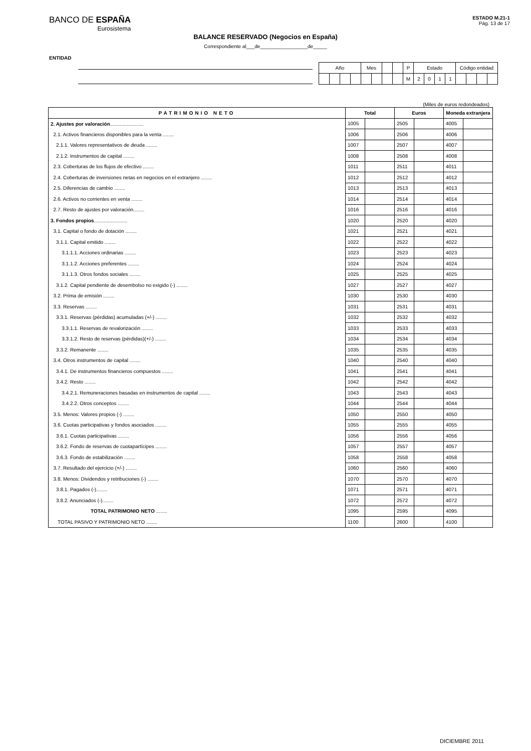BANCO DE ESPAÑA
Eurosistema
ESTADO M.21-1
Pág. 13 de 17
BALANCE RESERVADO (Negocios en España)
Correspondiente al___de_________________de_____
ENTIDAD
| Año | | | | Mes | | | | P | Estado | | | | Código entidad | | | |
| | | | | | | | | M | 2 | 0 | 1 | 1 | | | | |
(Miles de euros redondeados)
| PATRIMONIO NETO | Total | | Euros | | Moneda extranjera | |
| --- | --- | --- | --- | --- | --- | --- |
| 2. Ajustes por valoración ........................ | 1005 | | 2505 | | 4005 | |
| 2.1. Activos financieros disponibles para la venta ........ | 1006 | | 2506 | | 4006 | |
| 2.1.1. Valores representativos de deuda ........ | 1007 | | 2507 | | 4007 | |
| 2.1.2. Instrumentos de capital ........ | 1008 | | 2508 | | 4008 | |
| 2.3. Coberturas de los flujos de efectivo ........ | 1011 | | 2511 | | 4011 | |
| 2.4. Coberturas de inversiones netas en negocios en el extranjero ........ | 1012 | | 2512 | | 4012 | |
| 2.5. Diferencias de cambio ........ | 1013 | | 2513 | | 4013 | |
| 2.6. Activos no corrientes en venta ........ | 1014 | | 2514 | | 4014 | |
| 2.7. Resto de ajustes por valoración........ | 1016 | | 2516 | | 4016 | |
| 3. Fondos propios ........................ | 1020 | | 2520 | | 4020 | |
| 3.1. Capital o fondo de dotación ........ | 1021 | | 2521 | | 4021 | |
| 3.1.1. Capital emitido ........ | 1022 | | 2522 | | 4022 | |
| 3.1.1.1. Acciones ordinarias ........ | 1023 | | 2523 | | 4023 | |
| 3.1.1.2. Acciones preferentes ........ | 1024 | | 2524 | | 4024 | |
| 3.1.1.3. Otros fondos sociales ........ | 1025 | | 2525 | | 4025 | |
| 3.1.2. Capital pendiente de desembolso no exigido (-) ........ | 1027 | | 2527 | | 4027 | |
| 3.2. Prima de emisión ........ | 1030 | | 2530 | | 4030 | |
| 3.3. Reservas ........ | 1031 | | 2531 | | 4031 | |
| 3.3.1. Reservas (pérdidas) acumuladas (+/-) ........ | 1032 | | 2532 | | 4032 | |
| 3.3.1.1. Reservas de revalorización ........ | 1033 | | 2533 | | 4033 | |
| 3.3.1.2. Resto de reservas (pérdidas)(+/-) ........ | 1034 | | 2534 | | 4034 | |
| 3.3.2. Remanente ........ | 1035 | | 2535 | | 4035 | |
| 3.4. Otros instrumentos de capital ........ | 1040 | | 2540 | | 4040 | |
| 3.4.1. De instrumentos financieros compuestos ........ | 1041 | | 2541 | | 4041 | |
| 3.4.2. Resto ........ | 1042 | | 2542 | | 4042 | |
| 3.4.2.1. Remuneraciones basadas en instrumentos de capital ........ | 1043 | | 2543 | | 4043 | |
| 3.4.2.2. Otros conceptos ........ | 1044 | | 2544 | | 4044 | |
| 3.5. Menos: Valores propios (-) ........ | 1050 | | 2550 | | 4050 | |
| 3.6. Cuotas participativas y fondos asociados ........ | 1055 | | 2555 | | 4055 | |
| 3.6.1. Cuotas participativas ........ | 1056 | | 2556 | | 4056 | |
| 3.6.2. Fondo de reservas de cuotapartícipes ........ | 1057 | | 2557 | | 4057 | |
| 3.6.3. Fondo de estabilización ........ | 1058 | | 2558 | | 4058 | |
| 3.7. Resultado del ejercicio (+/-) ........ | 1060 | | 2560 | | 4060 | |
| 3.8. Menos: Dividendos y retribuciones (-) ........ | 1070 | | 2570 | | 4070 | |
| 3.8.1. Pagados (-)........ | 1071 | | 2571 | | 4071 | |
| 3.8.2. Anunciados (-)........ | 1072 | | 2572 | | 4072 | |
| TOTAL PATRIMONIO NETO ........ | 1095 | | 2595 | | 4095 | |
| TOTAL PASIVO Y PATRIMONIO NETO ........ | 1100 | | 2600 | | 4100 | |
DICIEMBRE 2011